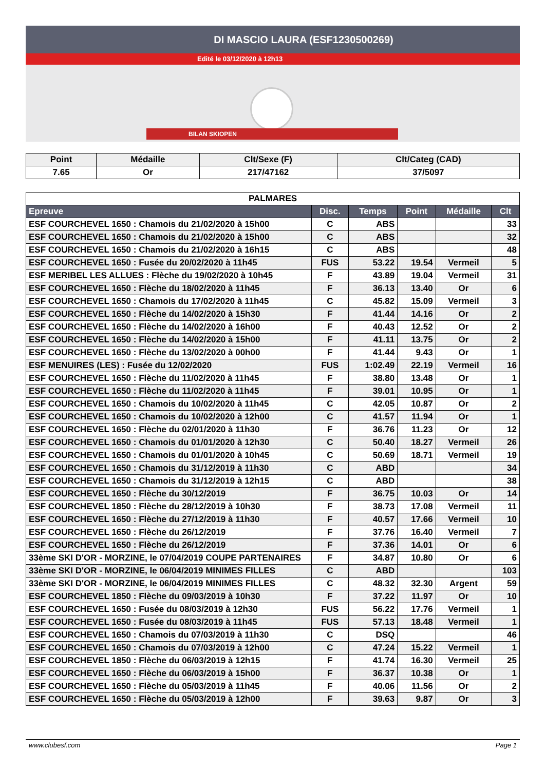DI MASCIO LAURA (ESF1230500269)
Edité le 03/12/2020 à 12h13
BILAN SKIOPEN
| Point | Médaille | Clt/Sexe (F) | Clt/Categ (CAD) |
| --- | --- | --- | --- |
| 7.65 | Or | 217/47162 | 37/5097 |
| PALMARES | | | | | |
| --- | --- | --- | --- | --- | --- |
| Epreuve | Disc. | Temps | Point | Médaille | Clt |
| ESF COURCHEVEL 1650 : Chamois du 21/02/2020 à 15h00 | C | ABS | | | 33 |
| ESF COURCHEVEL 1650 : Chamois du 21/02/2020 à 15h00 | C | ABS | | | 32 |
| ESF COURCHEVEL 1650 : Chamois du 21/02/2020 à 16h15 | C | ABS | | | 48 |
| ESF COURCHEVEL 1650 : Fusée du 20/02/2020 à 11h45 | FUS | 53.22 | 19.54 | Vermeil | 5 |
| ESF MERIBEL LES ALLUES : Flèche du 19/02/2020 à 10h45 | F | 43.89 | 19.04 | Vermeil | 31 |
| ESF COURCHEVEL 1650 : Flèche du 18/02/2020 à 11h45 | F | 36.13 | 13.40 | Or | 6 |
| ESF COURCHEVEL 1650 : Chamois du 17/02/2020 à 11h45 | C | 45.82 | 15.09 | Vermeil | 3 |
| ESF COURCHEVEL 1650 : Flèche du 14/02/2020 à 15h30 | F | 41.44 | 14.16 | Or | 2 |
| ESF COURCHEVEL 1650 : Flèche du 14/02/2020 à 16h00 | F | 40.43 | 12.52 | Or | 2 |
| ESF COURCHEVEL 1650 : Flèche du 14/02/2020 à 15h00 | F | 41.11 | 13.75 | Or | 2 |
| ESF COURCHEVEL 1650 : Flèche du 13/02/2020 à 00h00 | F | 41.44 | 9.43 | Or | 1 |
| ESF MENUIRES (LES) : Fusée du 12/02/2020 | FUS | 1:02.49 | 22.19 | Vermeil | 16 |
| ESF COURCHEVEL 1650 : Flèche du 11/02/2020 à 11h45 | F | 38.80 | 13.48 | Or | 1 |
| ESF COURCHEVEL 1650 : Flèche du 11/02/2020 à 11h45 | F | 39.01 | 10.95 | Or | 1 |
| ESF COURCHEVEL 1650 : Chamois du 10/02/2020 à 11h45 | C | 42.05 | 10.87 | Or | 2 |
| ESF COURCHEVEL 1650 : Chamois du 10/02/2020 à 12h00 | C | 41.57 | 11.94 | Or | 1 |
| ESF COURCHEVEL 1650 : Flèche du 02/01/2020 à 11h30 | F | 36.76 | 11.23 | Or | 12 |
| ESF COURCHEVEL 1650 : Chamois du 01/01/2020 à 12h30 | C | 50.40 | 18.27 | Vermeil | 26 |
| ESF COURCHEVEL 1650 : Chamois du 01/01/2020 à 10h45 | C | 50.69 | 18.71 | Vermeil | 19 |
| ESF COURCHEVEL 1650 : Chamois du 31/12/2019 à 11h30 | C | ABD | | | 34 |
| ESF COURCHEVEL 1650 : Chamois du 31/12/2019 à 12h15 | C | ABD | | | 38 |
| ESF COURCHEVEL 1650 : Flèche du 30/12/2019 | F | 36.75 | 10.03 | Or | 14 |
| ESF COURCHEVEL 1850 : Flèche du 28/12/2019 à 10h30 | F | 38.73 | 17.08 | Vermeil | 11 |
| ESF COURCHEVEL 1650 : Flèche du 27/12/2019 à 11h30 | F | 40.57 | 17.66 | Vermeil | 10 |
| ESF COURCHEVEL 1650 : Flèche du 26/12/2019 | F | 37.76 | 16.40 | Vermeil | 7 |
| ESF COURCHEVEL 1650 : Flèche du 26/12/2019 | F | 37.36 | 14.01 | Or | 6 |
| 33ème SKI D'OR - MORZINE, le 07/04/2019 COUPE PARTENAIRES | F | 34.87 | 10.80 | Or | 6 |
| 33ème SKI D'OR - MORZINE, le 06/04/2019 MINIMES FILLES | C | ABD | | | 103 |
| 33ème SKI D'OR - MORZINE, le 06/04/2019 MINIMES FILLES | C | 48.32 | 32.30 | Argent | 59 |
| ESF COURCHEVEL 1850 : Flèche du 09/03/2019 à 10h30 | F | 37.22 | 11.97 | Or | 10 |
| ESF COURCHEVEL 1650 : Fusée du 08/03/2019 à 12h30 | FUS | 56.22 | 17.76 | Vermeil | 1 |
| ESF COURCHEVEL 1650 : Fusée du 08/03/2019 à 11h45 | FUS | 57.13 | 18.48 | Vermeil | 1 |
| ESF COURCHEVEL 1650 : Chamois du 07/03/2019 à 11h30 | C | DSQ | | | 46 |
| ESF COURCHEVEL 1650 : Chamois du 07/03/2019 à 12h00 | C | 47.24 | 15.22 | Vermeil | 1 |
| ESF COURCHEVEL 1850 : Flèche du 06/03/2019 à 12h15 | F | 41.74 | 16.30 | Vermeil | 25 |
| ESF COURCHEVEL 1650 : Flèche du 06/03/2019 à 15h00 | F | 36.37 | 10.38 | Or | 1 |
| ESF COURCHEVEL 1650 : Flèche du 05/03/2019 à 11h45 | F | 40.06 | 11.56 | Or | 2 |
| ESF COURCHEVEL 1650 : Flèche du 05/03/2019 à 12h00 | F | 39.63 | 9.87 | Or | 3 |
www.clubesf.com Page 1